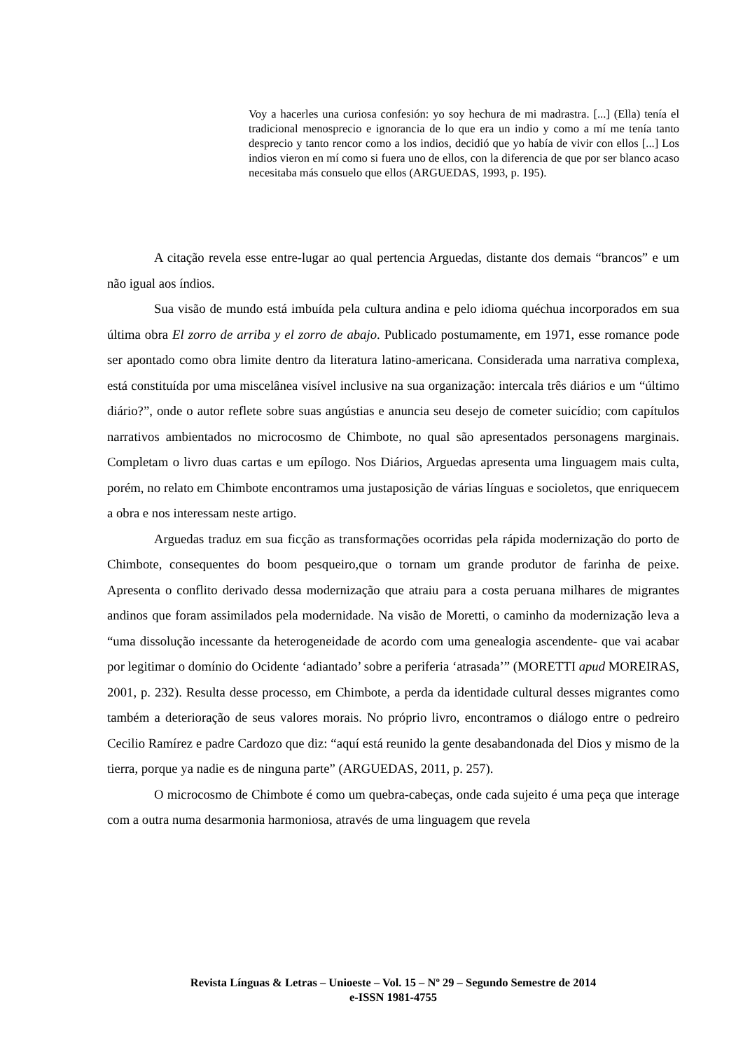Voy a hacerles una curiosa confesión: yo soy hechura de mi madrastra. [...] (Ella) tenía el tradicional menosprecio e ignorancia de lo que era un indio y como a mí me tenía tanto desprecio y tanto rencor como a los indios, decidió que yo había de vivir con ellos [...] Los indios vieron en mí como si fuera uno de ellos, con la diferencia de que por ser blanco acaso necesitaba más consuelo que ellos (ARGUEDAS, 1993, p. 195).
A citação revela esse entre-lugar ao qual pertencia Arguedas, distante dos demais “brancos” e um não igual aos índios.
Sua visão de mundo está imbuída pela cultura andina e pelo idioma quéchua incorporados em sua última obra El zorro de arriba y el zorro de abajo. Publicado postumamente, em 1971, esse romance pode ser apontado como obra limite dentro da literatura latino-americana. Considerada uma narrativa complexa, está constituída por uma miscelânea visível inclusive na sua organização: intercala três diários e um “último diário?”, onde o autor reflete sobre suas angústias e anuncia seu desejo de cometer suicídio; com capítulos narrativos ambientados no microcosmo de Chimbote, no qual são apresentados personagens marginais. Completam o livro duas cartas e um epílogo. Nos Diários, Arguedas apresenta uma linguagem mais culta, porém, no relato em Chimbote encontramos uma justaposição de várias línguas e socioletos, que enriquecem a obra e nos interessam neste artigo.
Arguedas traduz em sua ficção as transformações ocorridas pela rápida modernização do porto de Chimbote, consequentes do boom pesqueiro,que o tornam um grande produtor de farinha de peixe. Apresenta o conflito derivado dessa modernização que atraiu para a costa peruana milhares de migrantes andinos que foram assimilados pela modernidade. Na visão de Moretti, o caminho da modernização leva a “uma dissolução incessante da heterogeneidade de acordo com uma genealogia ascendente- que vai acabar por legitimar o domínio do Ocidente ‘adiantado’ sobre a periferia ‘atrasada’” (MORETTI apud MOREIRAS, 2001, p. 232). Resulta desse processo, em Chimbote, a perda da identidade cultural desses migrantes como também a deterioração de seus valores morais. No próprio livro, encontramos o diálogo entre o pedreiro Cecilio Ramírez e padre Cardozo que diz: “aquí está reunido la gente desabandonada del Dios y mismo de la tierra, porque ya nadie es de ninguna parte” (ARGUEDAS, 2011, p. 257).
O microcosmo de Chimbote é como um quebra-cabeças, onde cada sujeito é uma peça que interage com a outra numa desarmonia harmoniosa, através de uma linguagem que revela
Revista Línguas & Letras – Unioeste – Vol. 15 – Nº 29 – Segundo Semestre de 2014
e-ISSN 1981-4755